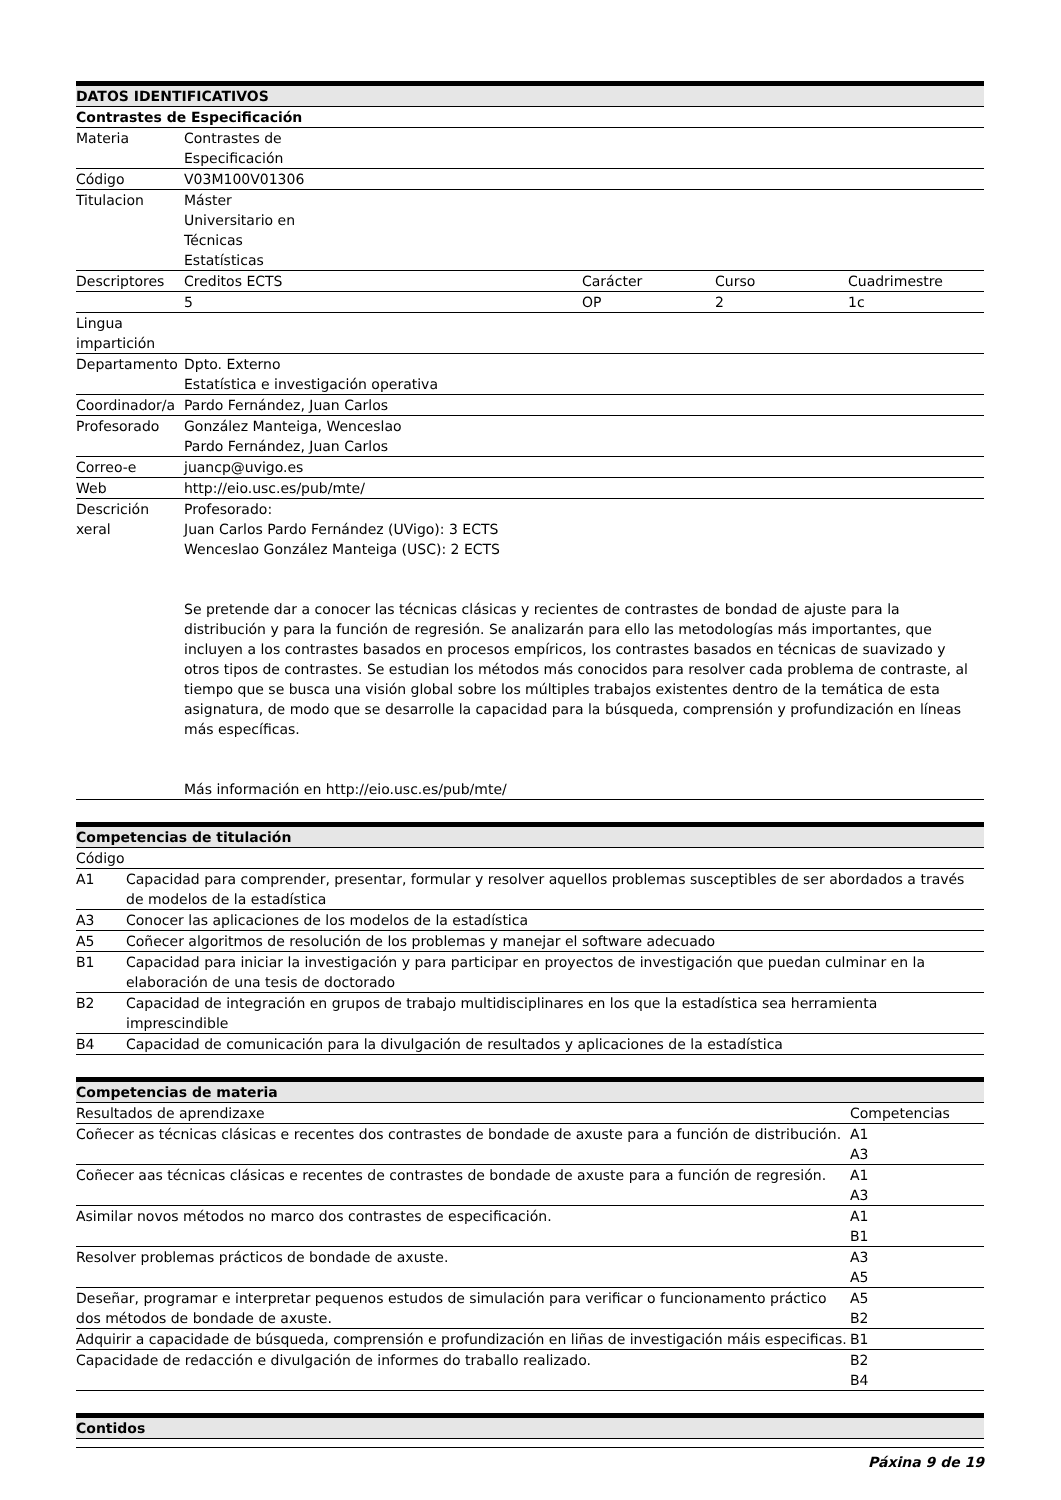| DATOS IDENTIFICATIVOS | | | | |
| --- | --- | --- | --- | --- |
| Contrastes de Especificación | | | | |
| Materia | Contrastes de Especificación | | | |
| Código | V03M100V01306 | | | |
| Titulacion | Máster Universitario en Técnicas Estatísticas | | | |
| Descriptores | Creditos ECTS | Carácter | Curso | Cuadrimestre |
| | 5 | OP | 2 | 1c |
| Lingua impartición | | | | |
| Departamento | Dpto. Externo Estatística e investigación operativa | | | |
| Coordinador/a | Pardo Fernández, Juan Carlos | | | |
| Profesorado | González Manteiga, Wenceslao Pardo Fernández, Juan Carlos | | | |
| Correo-e | juancp@uvigo.es | | | |
| Web | http://eio.usc.es/pub/mte/ | | | |
| Descrición xeral | Profesorado: Juan Carlos Pardo Fernández (UVigo): 3 ECTS Wenceslao González Manteiga (USC): 2 ECTS Se pretende dar a conocer las técnicas clásicas y recientes de contrastes de bondad de ajuste para la distribución y para la función de regresión. Se analizarán para ello las metodologías más importantes, que incluyen a los contrastes basados en procesos empíricos, los contrastes basados en técnicas de suavizado y otros tipos de contrastes. Se estudian los métodos más conocidos para resolver cada problema de contraste, al tiempo que se busca una visión global sobre los múltiples trabajos existentes dentro de la temática de esta asignatura, de modo que se desarrolle la capacidad para la búsqueda, comprensión y profundización en líneas más específicas. Más información en http://eio.usc.es/pub/mte/ | | | |
| Competencias de titulación | |
| --- | --- |
| Código | |
| A1 | Capacidad para comprender, presentar, formular y resolver aquellos problemas susceptibles de ser abordados a través de modelos de la estadística |
| A3 | Conocer las aplicaciones de los modelos de la estadística |
| A5 | Coñecer algoritmos de resolución de los problemas y manejar el software adecuado |
| B1 | Capacidad para iniciar la investigación y para participar en proyectos de investigación que puedan culminar en la elaboración de una tesis de doctorado |
| B2 | Capacidad de integración en grupos de trabajo multidisciplinares en los que la estadística sea herramienta imprescindible |
| B4 | Capacidad de comunicación para la divulgación de resultados y aplicaciones de la estadística |
| Competencias de materia | |
| --- | --- |
| Resultados de aprendizaxe | Competencias |
| Coñecer as técnicas clásicas e recentes dos contrastes de bondade de axuste para a función de distribución. | A1 A3 |
| Coñecer aas técnicas clásicas e recentes de contrastes de bondade de axuste para a función de regresión. | A1 A3 |
| Asimilar novos métodos no marco dos contrastes de especificación. | A1 B1 |
| Resolver problemas prácticos de bondade de axuste. | A3 A5 |
| Deseñar, programar e interpretar pequenos estudos de simulación para verificar o funcionamento práctico dos métodos de bondade de axuste. | A5 B2 |
| Adquirir a capacidade de búsqueda, comprensión e profundización en liñas de investigación máis especificas. | B1 |
| Capacidade de redacción e divulgación de informes do traballo realizado. | B2 B4 |
| Contidos |
| --- |
Páxina 9 de 19